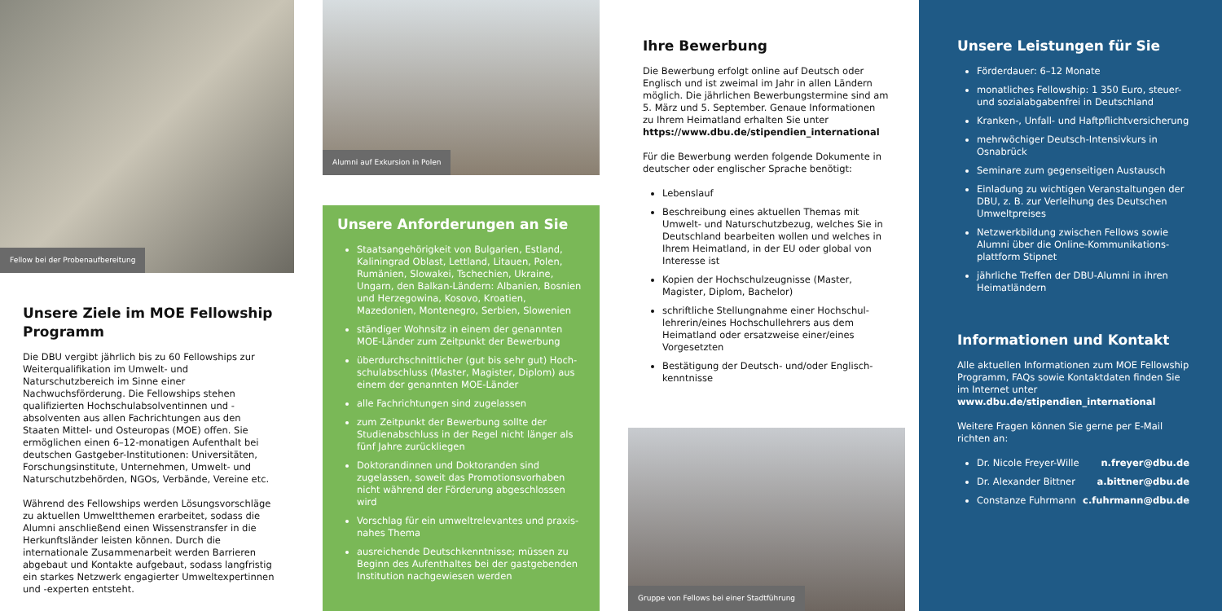Fellow bei der Probenaufbereitung
Unsere Ziele im MOE Fellowship Programm
Die DBU vergibt jährlich bis zu 60 Fellowships zur Weiterqualifikation im Umwelt- und Naturschutzbereich im Sinne einer Nachwuchsförderung. Die Fellowships stehen qualifizierten Hochschulabsolventinnen und -absolventen aus allen Fachrichtungen aus den Staaten Mittel- und Osteuropas (MOE) offen. Sie ermöglichen einen 6–12-monatigen Aufenthalt bei deutschen Gast­geber-Institutionen: Universitäten, Forschungsinstitute, Unternehmen, Umwelt- und Naturschutzbehörden, NGOs, Verbände, Vereine etc.
Während des Fellowships werden Lösungsvorschläge zu aktuellen Umweltthemen erarbeitet, sodass die Alumni anschließend einen Wissenstransfer in die Her­kunftsländer leisten können. Durch die internationale Zusammenarbeit werden Barrieren abgebaut und Kon­takte aufgebaut, sodass langfristig ein starkes Netzwerk engagierter Umweltexpertinnen und -experten entsteht.
Alumni auf Exkursion in Polen
Unsere Anforderungen an Sie
Staatsangehörigkeit von Bulgarien, Estland, Kaliningrad Oblast, Lettland, Litauen, Polen, Rumänien, Slowakei, Tschechien, Ukraine, Ungarn, den Balkan-Ländern: Albanien, Bosnien und Herzegowina, Kosovo, Kroatien, Mazedonien, Montenegro, Serbien, Slowenien
ständiger Wohnsitz in einem der genannten MOE-Länder zum Zeitpunkt der Bewerbung
überdurchschnittlicher (gut bis sehr gut) Hoch­schulabschluss (Master, Magister, Diplom) aus einem der genannten MOE-Länder
alle Fachrichtungen sind zugelassen
zum Zeitpunkt der Bewerbung sollte der Studien­abschluss in der Regel nicht länger als fünf Jahre zurückliegen
Doktorandinnen und Doktoranden sind zugelassen, soweit das Promotionsvorhaben nicht während der Förderung abgeschlossen wird
Vorschlag für ein umweltrelevantes und praxis­nahes Thema
ausreichende Deutschkenntnisse; müssen zu Beginn des Aufenthaltes bei der gastgebenden Institution nachgewiesen werden
Ihre Bewerbung
Die Bewerbung erfolgt online auf Deutsch oder Englisch und ist zweimal im Jahr in allen Ländern möglich. Die jährlichen Bewerbungstermine sind am 5. März und 5. September. Genaue Informationen zu Ihrem Heimatland erhalten Sie unter https://www.dbu.de/stipendien_international
Für die Bewerbung werden folgende Dokumente in deutscher oder englischer Sprache benötigt:
Lebenslauf
Beschreibung eines aktuellen Themas mit Umwelt- und Naturschutzbezug, welches Sie in Deutschland bearbeiten wollen und welches in Ihrem Heimatland, in der EU oder global von Interesse ist
Kopien der Hochschulzeugnisse (Master, Magister, Diplom, Bachelor)
schriftliche Stellungnahme einer Hochschul­lehrerin/eines Hochschullehrers aus dem Heimatland oder ersatzweise einer/eines Vorgesetzten
Bestätigung der Deutsch- und/oder Englisch­kenntnisse
Gruppe von Fellows bei einer Stadtführung
Unsere Leistungen für Sie
Förderdauer: 6–12 Monate
monatliches Fellowship: 1 350 Euro, steuer- und sozialabgabenfrei in Deutschland
Kranken-, Unfall- und Haftpflichtversicherung
mehrwöchiger Deutsch-Intensivkurs in Osnabrück
Seminare zum gegenseitigen Austausch
Einladung zu wichtigen Veranstaltungen der DBU, z. B. zur Verleihung des Deutschen Umweltpreises
Netzwerkbildung zwischen Fellows sowie Alumni über die Online-Kommunikations­plattform Stipnet
jährliche Treffen der DBU-Alumni in ihren Heimatländern
Informationen und Kontakt
Alle aktuellen Informationen zum MOE Fellowship Programm, FAQs sowie Kontaktdaten finden Sie im Internet unter www.dbu.de/stipendien_international
Weitere Fragen können Sie gerne per E-Mail richten an:
Dr. Nicole Freyer-Wille n.freyer@dbu.de
Dr. Alexander Bittner a.bittner@dbu.de
Constanze Fuhrmann c.fuhrmann@dbu.de